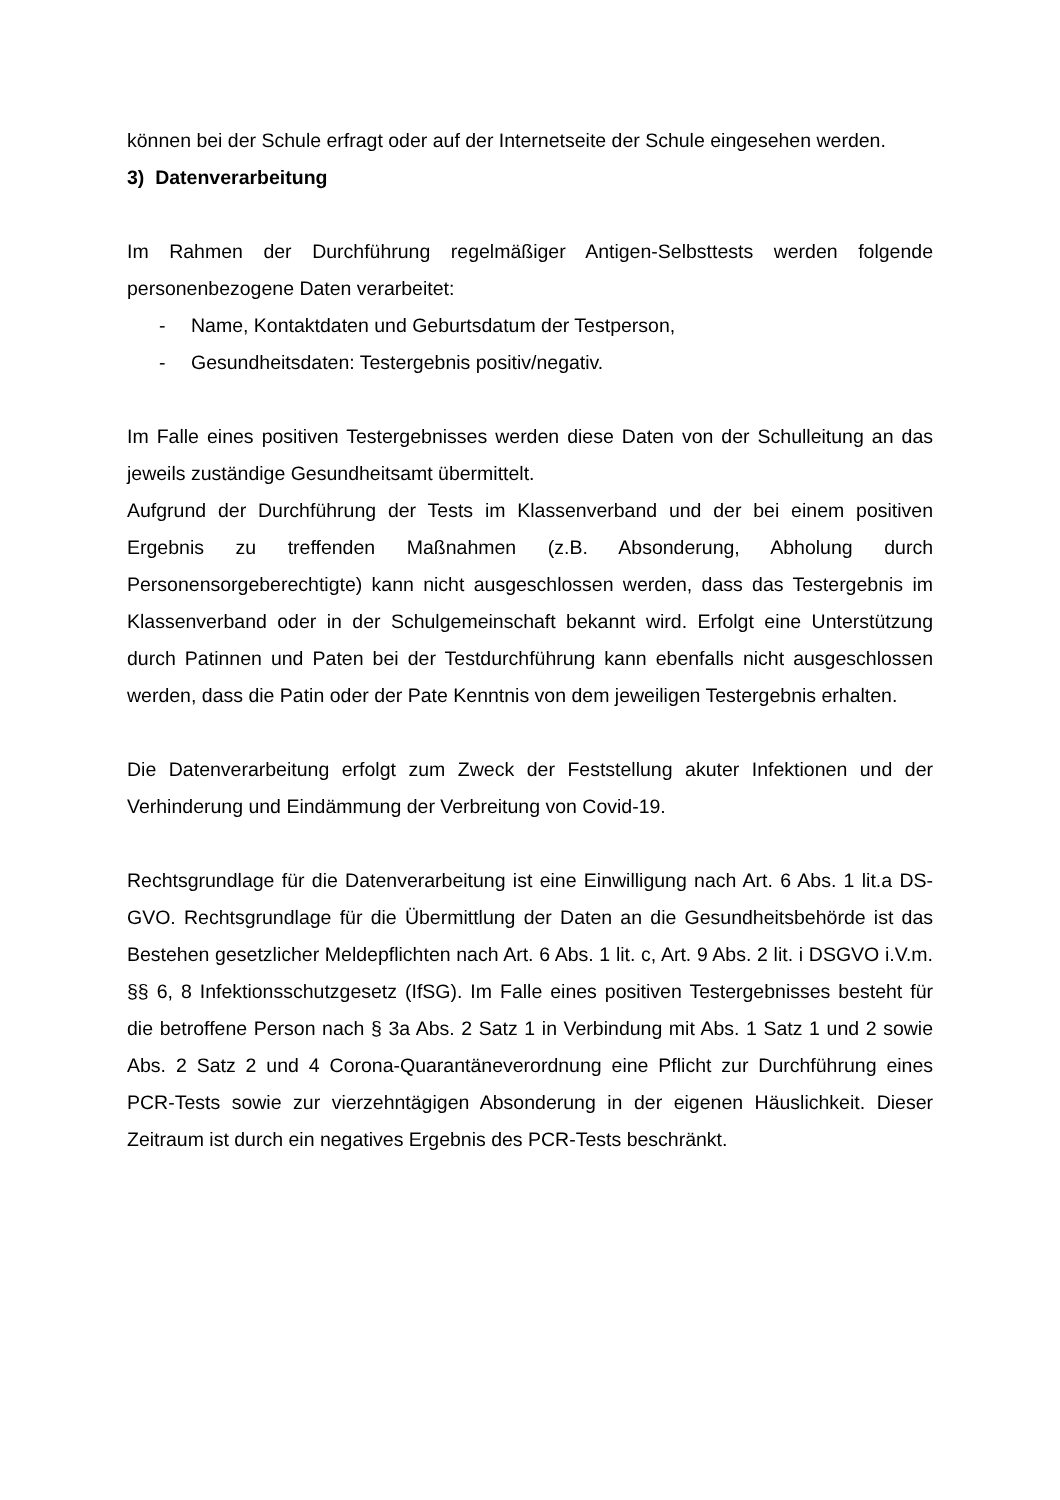können bei der Schule erfragt oder auf der Internetseite der Schule eingesehen werden.
3) Datenverarbeitung
Im Rahmen der Durchführung regelmäßiger Antigen-Selbsttests werden folgende personenbezogene Daten verarbeitet:
- Name, Kontaktdaten und Geburtsdatum der Testperson,
- Gesundheitsdaten: Testergebnis positiv/negativ.
Im Falle eines positiven Testergebnisses werden diese Daten von der Schulleitung an das jeweils zuständige Gesundheitsamt übermittelt.
Aufgrund der Durchführung der Tests im Klassenverband und der bei einem positiven Ergebnis zu treffenden Maßnahmen (z.B. Absonderung, Abholung durch Personensorgeberechtigte) kann nicht ausgeschlossen werden, dass das Testergebnis im Klassenverband oder in der Schulgemeinschaft bekannt wird. Erfolgt eine Unterstützung durch Patinnen und Paten bei der Testdurchführung kann ebenfalls nicht ausgeschlossen werden, dass die Patin oder der Pate Kenntnis von dem jeweiligen Testergebnis erhalten.
Die Datenverarbeitung erfolgt zum Zweck der Feststellung akuter Infektionen und der Verhinderung und Eindämmung der Verbreitung von Covid-19.
Rechtsgrundlage für die Datenverarbeitung ist eine Einwilligung nach Art. 6 Abs. 1 lit.a DS-GVO. Rechtsgrundlage für die Übermittlung der Daten an die Gesundheitsbehörde ist das Bestehen gesetzlicher Meldepflichten nach Art. 6 Abs. 1 lit. c, Art. 9 Abs. 2 lit. i DSGVO i.V.m. §§ 6, 8 Infektionsschutzgesetz (IfSG). Im Falle eines positiven Testergebnisses besteht für die betroffene Person nach § 3a Abs. 2 Satz 1 in Verbindung mit Abs. 1 Satz 1 und 2 sowie Abs. 2 Satz 2 und 4 Corona-Quarantäneverordnung eine Pflicht zur Durchführung eines PCR-Tests sowie zur vierzehntägigen Absonderung in der eigenen Häuslichkeit. Dieser Zeitraum ist durch ein negatives Ergebnis des PCR-Tests beschränkt.